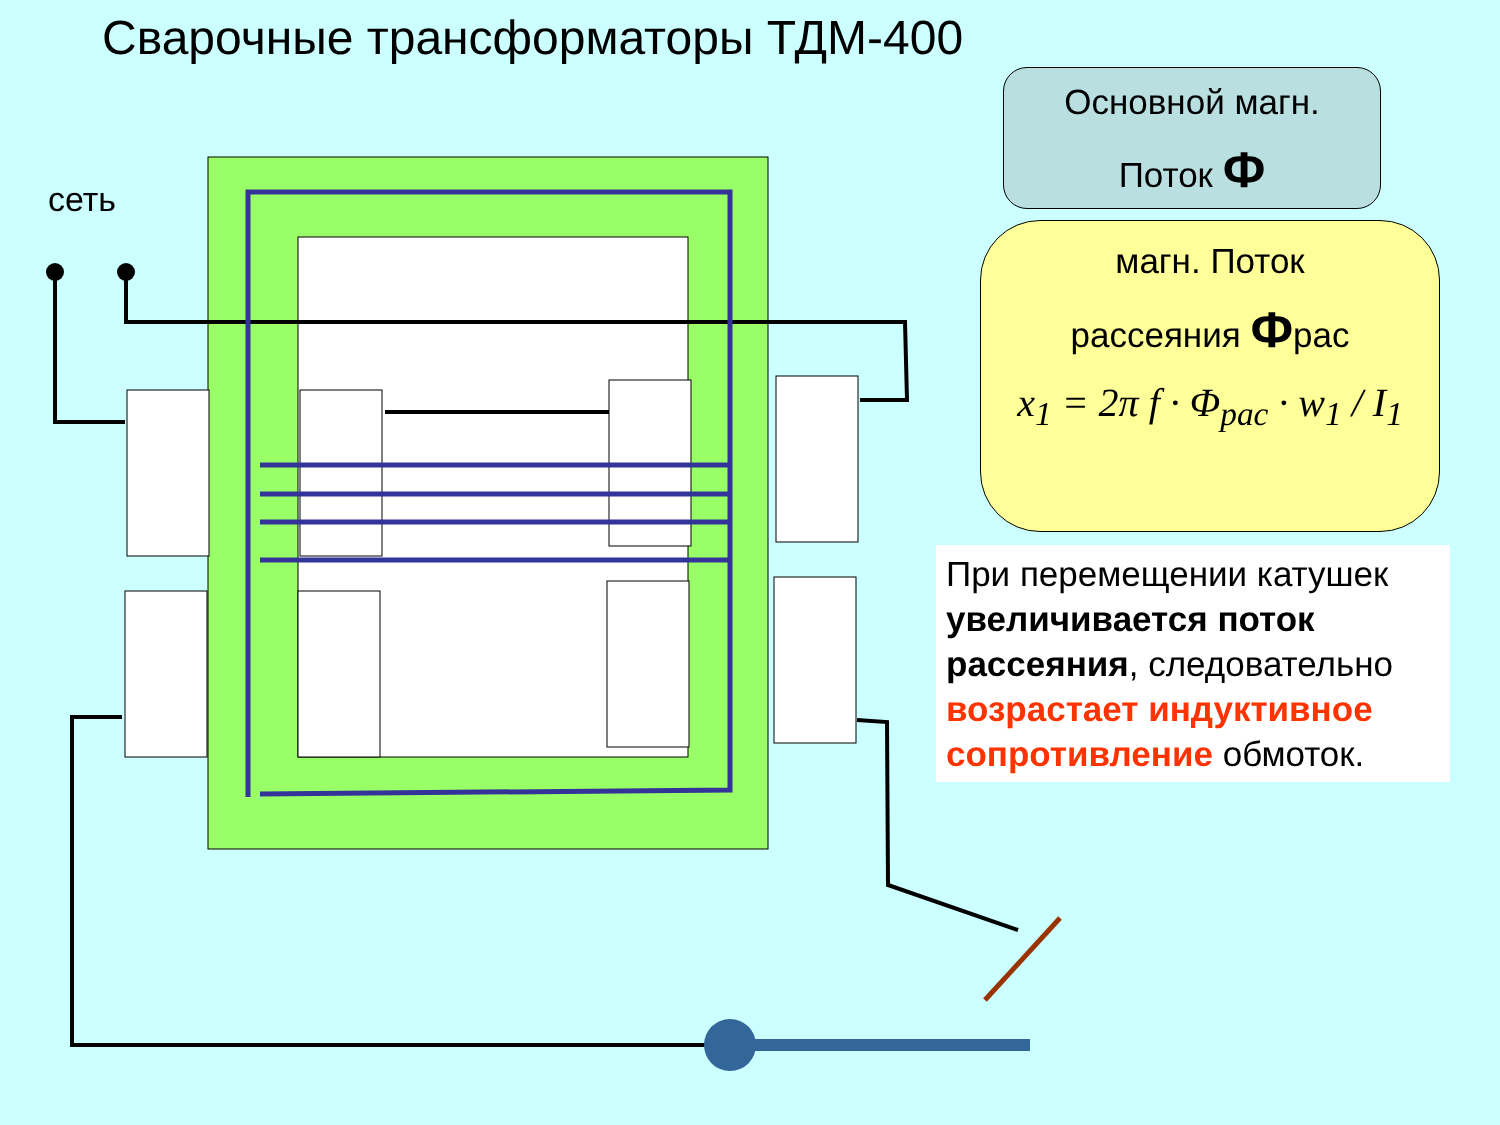Сварочные трансформаторы ТДМ-400
сеть
Основной магн.
Поток Ф
магн. Поток
рассеяния Фрас
x<sub>1</sub> = 2π f · Φ<sub>рас</sub> · w<sub>1</sub> / I<sub>1</sub>
При перемещении катушек увеличивается поток рассеяния, следовательно возрастает индуктивное сопротивление обмоток.